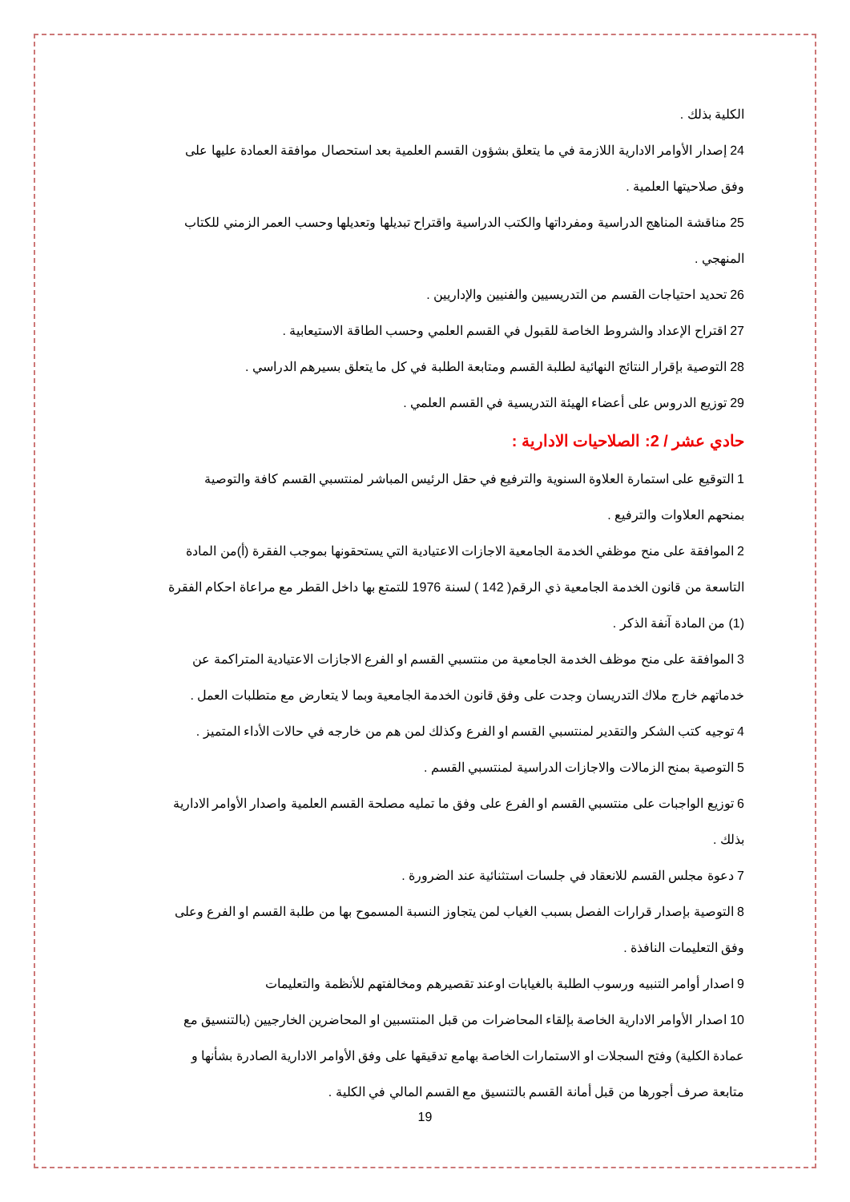الكلية بذلك .
24 إصدار الأوامر الادارية اللازمة في ما يتعلق بشؤون القسم العلمية بعد استحصال موافقة العمادة عليها على وفق صلاحيتها العلمية .
25 مناقشة المناهج الدراسية ومفرداتها والكتب الدراسية واقتراح تبديلها وتعديلها وحسب العمر الزمني للكتاب المنهجي .
26 تحديد احتياجات القسم من التدريسيين والفنيين والإداريين .
27 اقتراح الإعداد والشروط الخاصة للقبول في القسم العلمي وحسب الطاقة الاستيعابية .
28 التوصية بإقرار النتائج النهائية لطلبة القسم ومتابعة الطلبة في كل ما يتعلق بسيرهم الدراسي .
29 توزيع الدروس على أعضاء الهيئة التدريسية في القسم العلمي .
حادي عشر / 2: الصلاحيات الادارية :
1 التوقيع على استمارة العلاوة السنوية والترفيع في حقل الرئيس المباشر لمنتسبي القسم كافة والتوصية بمنحهم العلاوات والترفيع .
2 الموافقة على منح موظفي الخدمة الجامعية الاجازات الاعتيادية التي يستحقونها بموجب الفقرة (أ)من المادة التاسعة من قانون الخدمة الجامعية ذي الرقم( 142 ) لسنة 1976 للتمتع بها داخل القطر مع مراعاة احكام الفقرة (1) من المادة آنفة الذكر .
3 الموافقة على منح موظف الخدمة الجامعية من منتسبي القسم او الفرع الاجازات الاعتيادية المتراكمة عن خدماتهم خارج ملاك التدريسان وجدت على وفق قانون الخدمة الجامعية وبما لا يتعارض مع متطلبات العمل .
4 توجيه كتب الشكر والتقدير لمنتسبي القسم او الفرع وكذلك لمن هم من خارجه في حالات الأداء المتميز .
5 التوصية بمنح الزمالات والاجازات الدراسية لمنتسبي القسم .
6 توزيع الواجبات على منتسبي القسم او الفرع على وفق ما تمليه مصلحة القسم العلمية واصدار الأوامر الادارية بذلك .
7 دعوة مجلس القسم للانعقاد في جلسات استثنائية عند الضرورة .
8 التوصية بإصدار قرارات الفصل بسبب الغياب لمن يتجاوز النسبة المسموح بها من طلبة القسم او الفرع وعلى وفق التعليمات النافذة .
9 اصدار أوامر التنبيه ورسوب الطلبة بالغيابات اوعند تقصيرهم ومخالفتهم للأنظمة والتعليمات
10 اصدار الأوامر الادارية الخاصة بإلقاء المحاضرات من قبل المنتسبين او المحاضرين الخارجيين (بالتنسيق مع عمادة الكلية) وفتح السجلات او الاستمارات الخاصة بهامع تدقيقها على وفق الأوامر الادارية الصادرة بشأنها و متابعة صرف أجورها من قبل أمانة القسم بالتنسيق مع القسم المالي في الكلية .
19